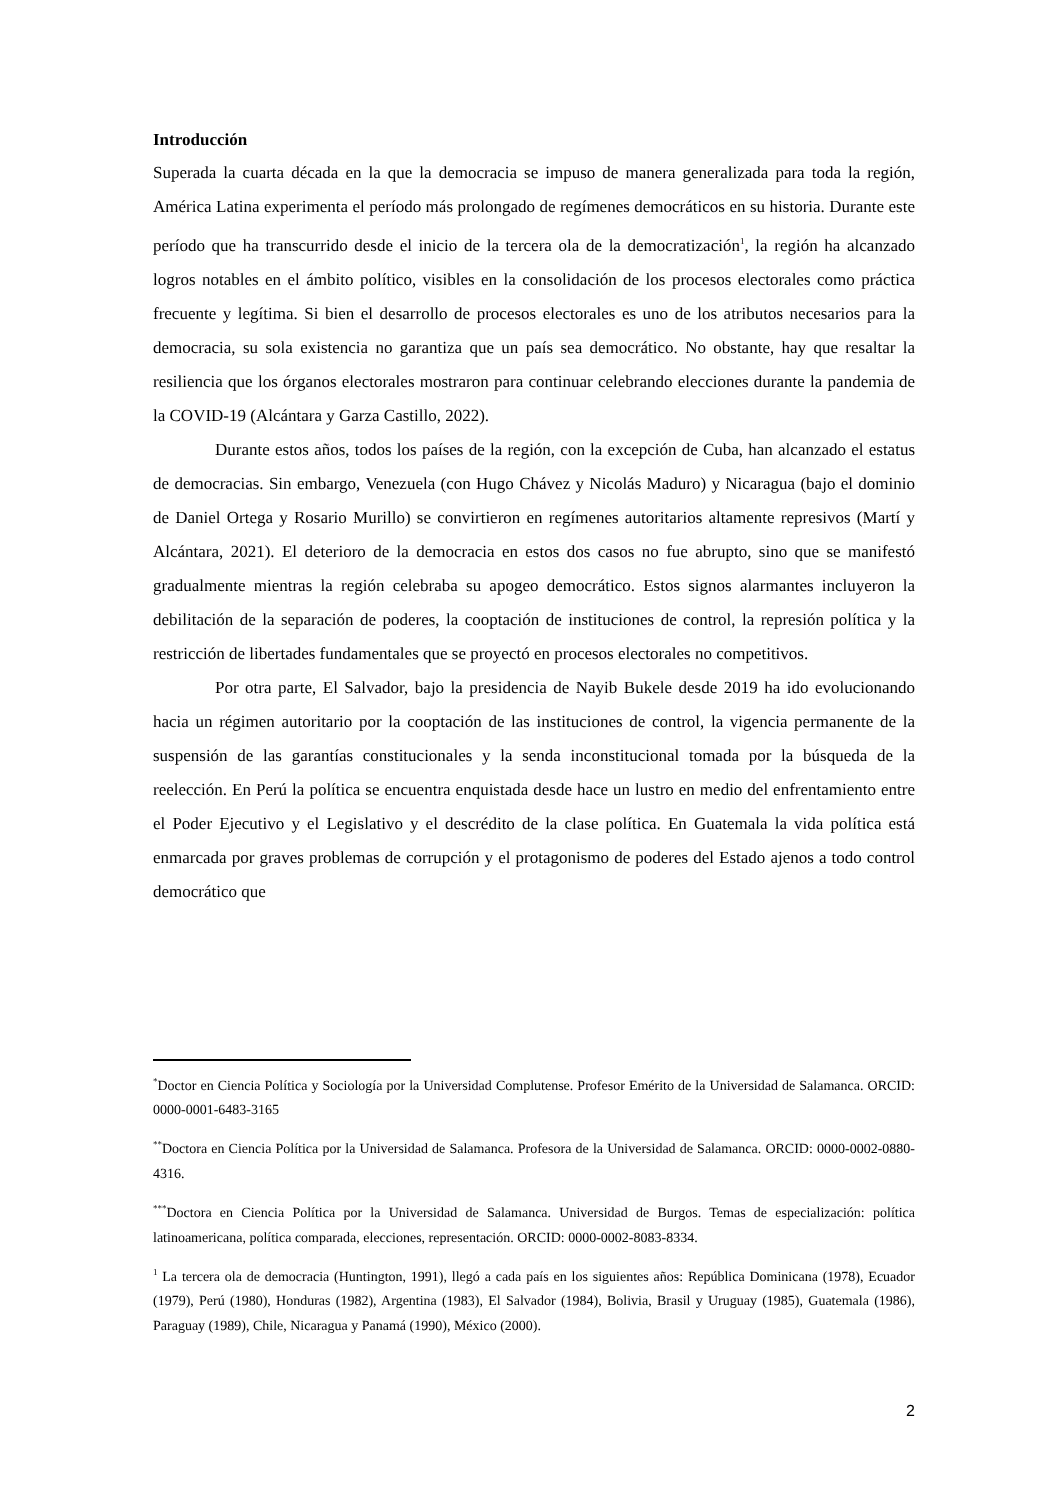Introducción
Superada la cuarta década en la que la democracia se impuso de manera generalizada para toda la región, América Latina experimenta el período más prolongado de regímenes democráticos en su historia. Durante este período que ha transcurrido desde el inicio de la tercera ola de la democratización<sup>1</sup>, la región ha alcanzado logros notables en el ámbito político, visibles en la consolidación de los procesos electorales como práctica frecuente y legítima. Si bien el desarrollo de procesos electorales es uno de los atributos necesarios para la democracia, su sola existencia no garantiza que un país sea democrático. No obstante, hay que resaltar la resiliencia que los órganos electorales mostraron para continuar celebrando elecciones durante la pandemia de la COVID-19 (Alcántara y Garza Castillo, 2022).
Durante estos años, todos los países de la región, con la excepción de Cuba, han alcanzado el estatus de democracias. Sin embargo, Venezuela (con Hugo Chávez y Nicolás Maduro) y Nicaragua (bajo el dominio de Daniel Ortega y Rosario Murillo) se convirtieron en regímenes autoritarios altamente represivos (Martí y Alcántara, 2021). El deterioro de la democracia en estos dos casos no fue abrupto, sino que se manifestó gradualmente mientras la región celebraba su apogeo democrático. Estos signos alarmantes incluyeron la debilitación de la separación de poderes, la cooptación de instituciones de control, la represión política y la restricción de libertades fundamentales que se proyectó en procesos electorales no competitivos.
Por otra parte, El Salvador, bajo la presidencia de Nayib Bukele desde 2019 ha ido evolucionando hacia un régimen autoritario por la cooptación de las instituciones de control, la vigencia permanente de la suspensión de las garantías constitucionales y la senda inconstitucional tomada por la búsqueda de la reelección. En Perú la política se encuentra enquistada desde hace un lustro en medio del enfrentamiento entre el Poder Ejecutivo y el Legislativo y el descrédito de la clase política. En Guatemala la vida política está enmarcada por graves problemas de corrupción y el protagonismo de poderes del Estado ajenos a todo control democrático que
<sup>*</sup> Doctor en Ciencia Política y Sociología por la Universidad Complutense. Profesor Emérito de la Universidad de Salamanca. ORCID: 0000-0001-6483-3165
<sup>**</sup> Doctora en Ciencia Política por la Universidad de Salamanca. Profesora de la Universidad de Salamanca. ORCID: 0000-0002-0880-4316.
<sup>***</sup> Doctora en Ciencia Política por la Universidad de Salamanca. Universidad de Burgos. Temas de especialización: política latinoamericana, política comparada, elecciones, representación. ORCID: 0000-0002-8083-8334.
<sup>1</sup> La tercera ola de democracia (Huntington, 1991), llegó a cada país en los siguientes años: República Dominicana (1978), Ecuador (1979), Perú (1980), Honduras (1982), Argentina (1983), El Salvador (1984), Bolivia, Brasil y Uruguay (1985), Guatemala (1986), Paraguay (1989), Chile, Nicaragua y Panamá (1990), México (2000).
2